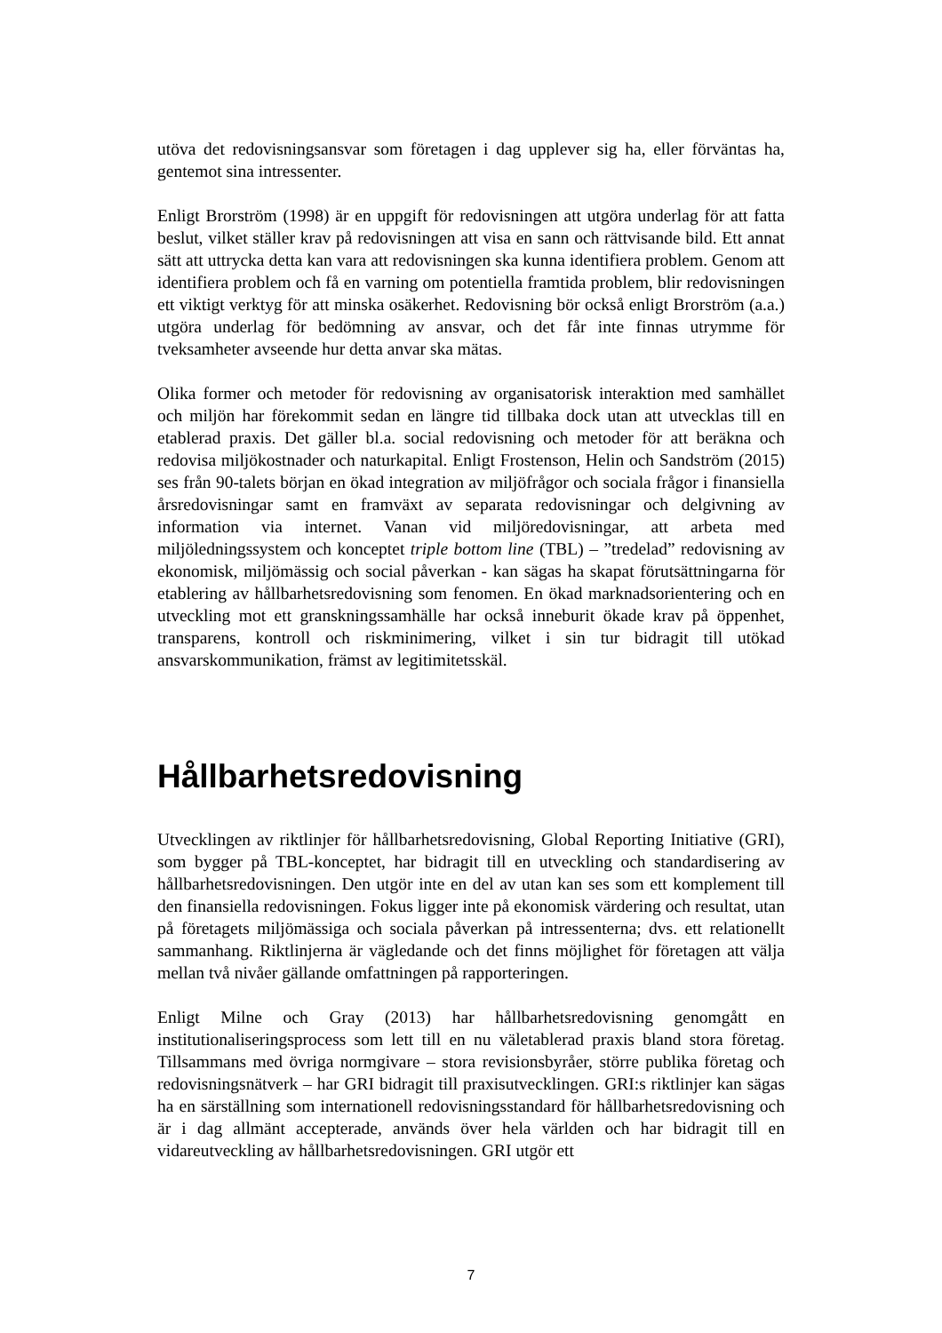utöva det redovisningsansvar som företagen i dag upplever sig ha, eller förväntas ha, gentemot sina intressenter.
Enligt Brorström (1998) är en uppgift för redovisningen att utgöra underlag för att fatta beslut, vilket ställer krav på redovisningen att visa en sann och rättvisande bild. Ett annat sätt att uttrycka detta kan vara att redovisningen ska kunna identifiera problem. Genom att identifiera problem och få en varning om potentiella framtida problem, blir redovisningen ett viktigt verktyg för att minska osäkerhet. Redovisning bör också enligt Brorström (a.a.) utgöra underlag för bedömning av ansvar, och det får inte finnas utrymme för tveksamheter avseende hur detta anvar ska mätas.
Olika former och metoder för redovisning av organisatorisk interaktion med samhället och miljön har förekommit sedan en längre tid tillbaka dock utan att utvecklas till en etablerad praxis. Det gäller bl.a. social redovisning och metoder för att beräkna och redovisa miljökostnader och naturkapital. Enligt Frostenson, Helin och Sandström (2015) ses från 90-talets början en ökad integration av miljöfrågor och sociala frågor i finansiella årsredovisningar samt en framväxt av separata redovisningar och delgivning av information via internet. Vanan vid miljöredovisningar, att arbeta med miljöledningssystem och konceptet triple bottom line (TBL) – ”tredelad” redovisning av ekonomisk, miljömässig och social påverkan - kan sägas ha skapat förutsättningarna för etablering av hållbarhetsredovisning som fenomen. En ökad marknadsorientering och en utveckling mot ett granskningssamhälle har också inneburit ökade krav på öppenhet, transparens, kontroll och riskminimering, vilket i sin tur bidragit till utökad ansvarskommunikation, främst av legitimitetsskäl.
Hållbarhetsredovisning
Utvecklingen av riktlinjer för hållbarhetsredovisning, Global Reporting Initiative (GRI), som bygger på TBL-konceptet, har bidragit till en utveckling och standardisering av hållbarhetsredovisningen. Den utgör inte en del av utan kan ses som ett komplement till den finansiella redovisningen. Fokus ligger inte på ekonomisk värdering och resultat, utan på företagets miljömässiga och sociala påverkan på intressenterna; dvs. ett relationellt sammanhang. Riktlinjerna är vägledande och det finns möjlighet för företagen att välja mellan två nivåer gällande omfattningen på rapporteringen.
Enligt Milne och Gray (2013) har hållbarhetsredovisning genomgått en institutionaliseringsprocess som lett till en nu väletablerad praxis bland stora företag. Tillsammans med övriga normgivare – stora revisionsbyråer, större publika företag och redovisningsnätverk – har GRI bidragit till praxisutvecklingen. GRI:s riktlinjer kan sägas ha en särställning som internationell redovisningsstandard för hållbarhetsredovisning och är i dag allmänt accepterade, används över hela världen och har bidragit till en vidareutveckling av hållbarhetsredovisningen. GRI utgör ett
7